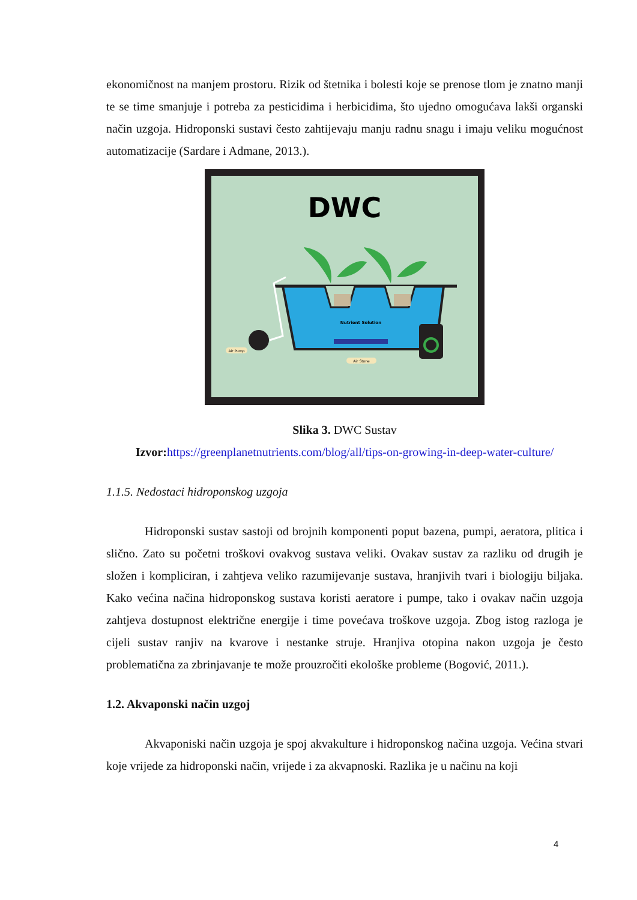ekonomičnost na manjem prostoru. Rizik od štetnika i bolesti koje se prenose tlom je znatno manji te se time smanjuje i potreba za pesticidima i herbicidima, što ujedno omogućava lakši organski način uzgoja. Hidroponski sustavi često zahtijevaju manju radnu snagu i imaju veliku mogućnost automatizacije (Sardare i Admane, 2013.).
DWC
Nutrient Solution
Air Pump
Air Stone
Slika 3. DWC Sustav
Izvor: https://greenplanetnutrients.com/blog/all/tips-on-growing-in-deep-water-culture/
1.1.5. Nedostaci hidroponskog uzgoja
Hidroponski sustav sastoji od brojnih komponenti poput bazena, pumpi, aeratora, plitica i slično. Zato su početni troškovi ovakvog sustava veliki. Ovakav sustav za razliku od drugih je složen i kompliciran, i zahtjeva veliko razumijevanje sustava, hranjivih tvari i biologiju biljaka. Kako većina načina hidroponskog sustava koristi aeratore i pumpe, tako i ovakav način uzgoja zahtjeva dostupnost električne energije i time povećava troškove uzgoja. Zbog istog razloga je cijeli sustav ranjiv na kvarove i nestanke struje. Hranjiva otopina nakon uzgoja je često problematična za zbrinjavanje te može prouzročiti ekološke probleme (Bogović, 2011.).
1.2. Akvaponski način uzgoj
Akvaponiski način uzgoja je spoj akvakulture i hidroponskog načina uzgoja. Većina stvari koje vrijede za hidroponski način, vrijede i za akvapnoski. Razlika je u načinu na koji
4